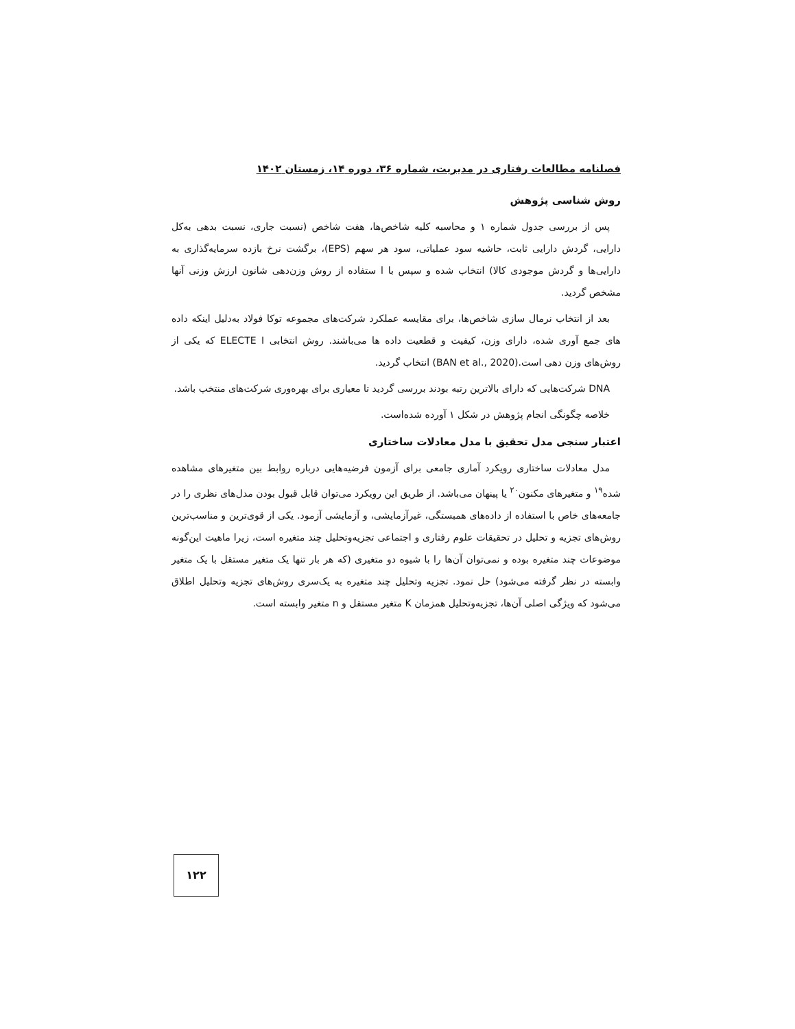فصلنامه مطالعات رفتاری در مدیریت، شماره ۳۶، دوره ۱۴، زمستان ۱۴۰۲
روش شناسی پژوهش
پس از بررسی جدول شماره ۱ و محاسبه کلیه شاخص‌ها، هفت شاخص (نسبت جاری، نسبت بدهی به‌کل دارایی، گردش دارایی ثابت، حاشیه سود عملیاتی، سود هر سهم (EPS)، برگشت نرخ بازده سرمایه‌گذاری به دارایی‌ها و گردش موجودی کالا) انتخاب شده و سپس با ا ستفاده از روش وزن‌دهی شانون ارزش وزنی آنها مشخص گردید.
بعد از انتخاب نرمال سازی شاخص‌ها، برای مقایسه عملکرد شرکت‌های مجموعه توکا فولاد به‌دلیل اینکه داده های جمع آوری شده، دارای وزن، کیفیت و قطعیت داده ها می‌باشند. روش انتخابی ELECTE I که یکی از روش‌های وزن دهی است.(BAN et al., 2020) انتخاب گردید.
DNA شرکت‌هایی که دارای بالاترین رتبه بودند بررسی گردید تا معیاری برای بهره‌وری شرکت‌های منتخب باشد.
خلاصه چگونگی انجام پژوهش در شکل ۱ آورده شده‌است.
اعتبار سنجی مدل تحقیق با مدل معادلات ساختاری
مدل معادلات ساختاری رویکرد آماری جامعی برای آزمون فرضیه‌هایی درباره روابط بین متغیرهای مشاهده شده<sup>۱۹</sup> و متغیرهای مکنون<sup>۲۰</sup> یا پینهان می‌باشد. از طریق این رویکرد می‌توان قابل قبول بودن مدل‌های نظری را در جامعه‌های خاص با استفاده از داده‌های همبستگی، غیرآزمایشی، و آزمایشی آزمود. یکی از قوی‌ترین و مناسب‌ترین روش‌های تجزیه و تحلیل در تحقیقات علوم رفتاری و اجتماعی تجزیه‌وتحلیل چند متغیره است، زیرا ماهیت این‌گونه موضوعات چند متغیره بوده و نمی‌توان آن‌ها را با شیوه دو متغیری (که هر بار تنها یک متغیر مستقل با یک متغیر وابسته در نظر گرفته می‌شود) حل نمود. تجزیه وتحلیل چند متغیره به یک‌سری روش‌های تجزیه وتحلیل اطلاق می‌شود که ویژگی اصلی آن‌ها، تجزیه‌وتحلیل همزمان K متغیر مستقل و n متغیر وابسته است.
۱۲۲